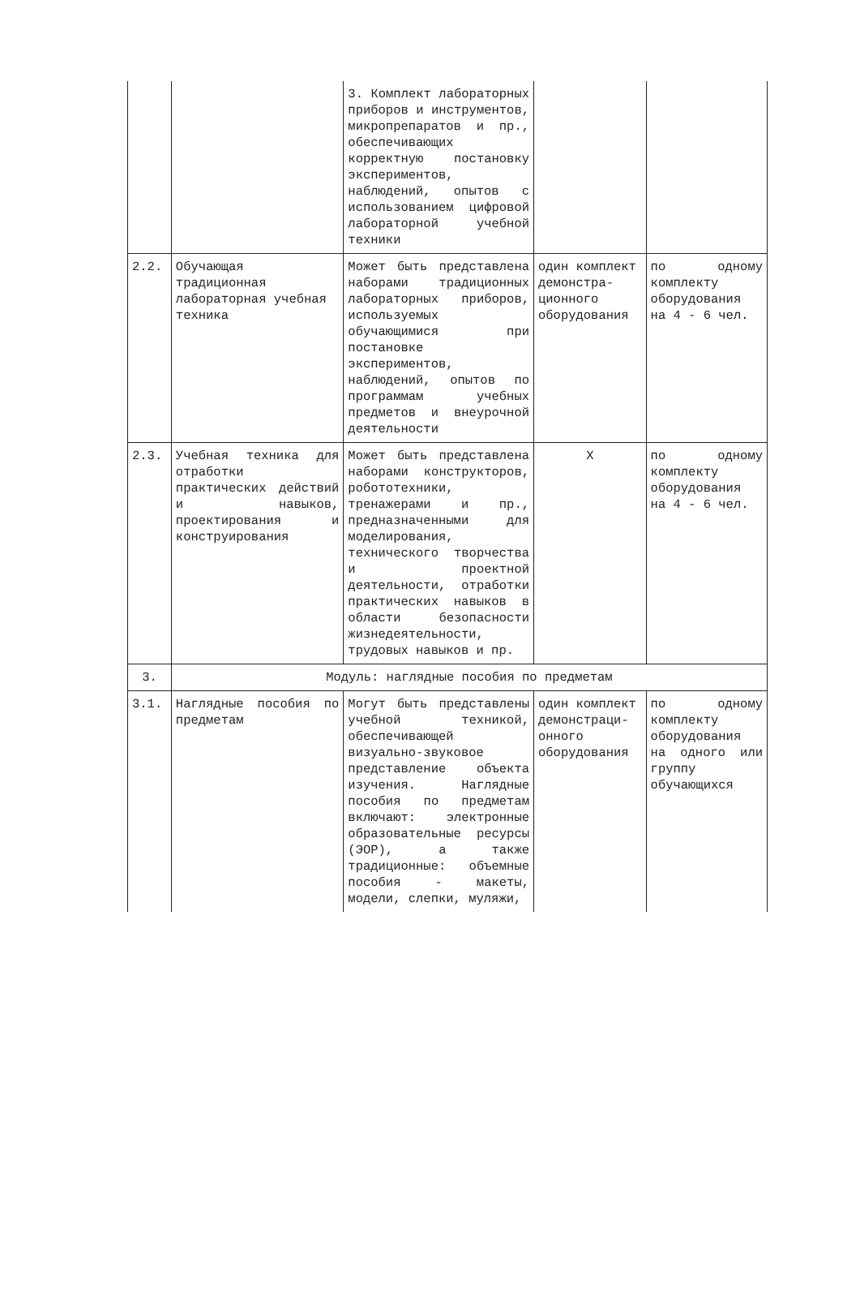| | | 3. Комплект лабораторных приборов и инструментов, микропрепаратов и пр., обеспечивающих корректную постановку экспериментов, наблюдений, опытов с использованием цифровой лабораторной учебной техники | | |
| 2.2. | Обучающая традиционная лабораторная учебная техника | Может быть представлена наборами традиционных лабораторных приборов, используемых обучающимися при постановке экспериментов, наблюдений, опытов по программам учебных предметов и внеурочной деятельности | один комплект демонстра-ционного оборудования | по одному комплекту оборудования на 4 - 6 чел. |
| 2.3. | Учебная техника для отработки практических действий и навыков, проектирования и конструирования | Может быть представлена наборами конструкторов, робототехники, тренажерами и пр., предназначенными для моделирования, технического творчества и проектной деятельности, отработки практических навыков в области безопасности жизнедеятельности, трудовых навыков и пр. | X | по одному комплекту оборудования на 4 - 6 чел. |
| 3. | Модуль: наглядные пособия по предметам | | | |
| 3.1. | Наглядные пособия по предметам | Могут быть представлены учебной техникой, обеспечивающей визуально-звуковое представление объекта изучения. Наглядные пособия по предметам включают: электронные образовательные ресурсы (ЭОР), а также традиционные: объемные пособия - макеты, модели, слепки, муляжи, | один комплект демонстраци-онного оборудования | по одному комплекту оборудования на одного или группу обучающихся |